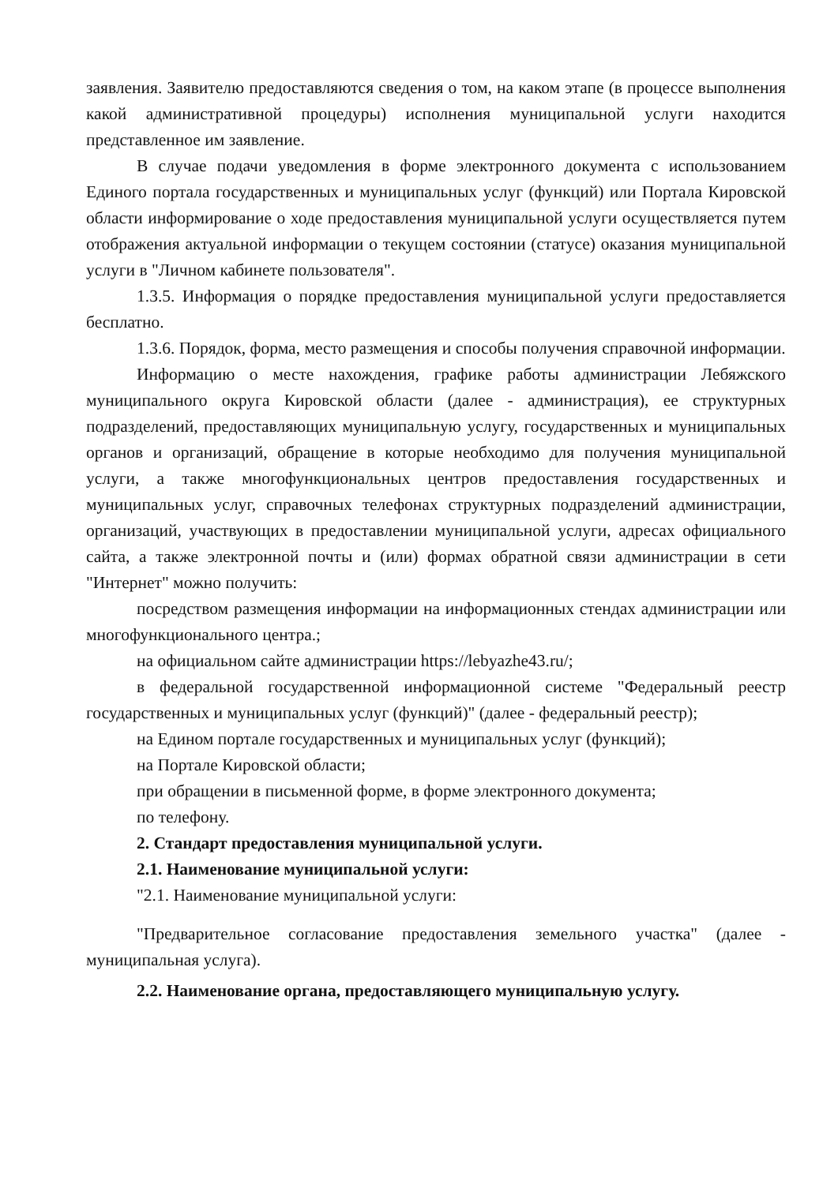заявления. Заявителю предоставляются сведения о том, на каком этапе (в процессе выполнения какой административной процедуры) исполнения муниципальной услуги находится представленное им заявление.
В случае подачи уведомления в форме электронного документа с использованием Единого портала государственных и муниципальных услуг (функций) или Портала Кировской области информирование о ходе предоставления муниципальной услуги осуществляется путем отображения актуальной информации о текущем состоянии (статусе) оказания муниципальной услуги в "Личном кабинете пользователя".
1.3.5. Информация о порядке предоставления муниципальной услуги предоставляется бесплатно.
1.3.6. Порядок, форма, место размещения и способы получения справочной информации.
Информацию о месте нахождения, графике работы администрации Лебяжского муниципального округа Кировской области (далее - администрация), ее структурных подразделений, предоставляющих муниципальную услугу, государственных и муниципальных органов и организаций, обращение в которые необходимо для получения муниципальной услуги, а также многофункциональных центров предоставления государственных и муниципальных услуг, справочных телефонах структурных подразделений администрации, организаций, участвующих в предоставлении муниципальной услуги, адресах официального сайта, а также электронной почты и (или) формах обратной связи администрации в сети "Интернет" можно получить:
посредством размещения информации на информационных стендах администрации или многофункционального центра.;
на официальном сайте администрации https://lebyazhe43.ru/;
в федеральной государственной информационной системе "Федеральный реестр государственных и муниципальных услуг (функций)" (далее - федеральный реестр);
на Едином портале государственных и муниципальных услуг (функций);
на Портале Кировской области;
при обращении в письменной форме, в форме электронного документа;
по телефону.
2. Стандарт предоставления муниципальной услуги.
2.1. Наименование муниципальной услуги:
"2.1. Наименование муниципальной услуги:
"Предварительное согласование предоставления земельного участка" (далее - муниципальная услуга).
2.2. Наименование органа, предоставляющего муниципальную услугу.